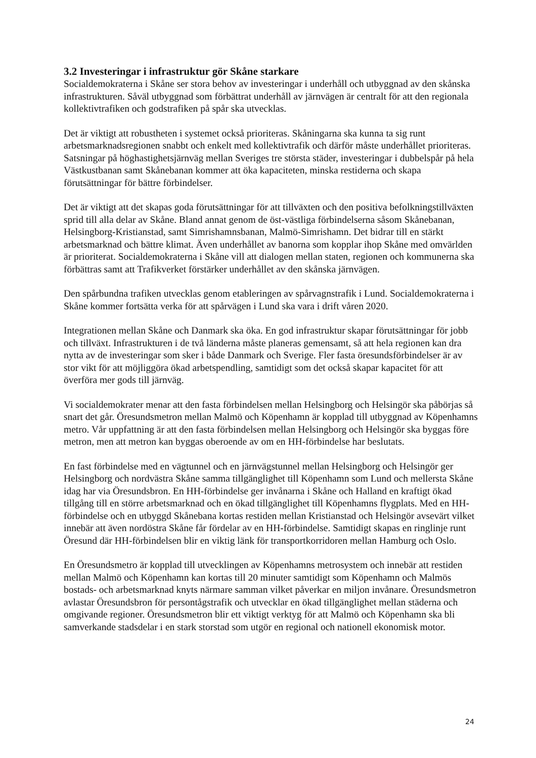3.2 Investeringar i infrastruktur gör Skåne starkare
Socialdemokraterna i Skåne ser stora behov av investeringar i underhåll och utbyggnad av den skånska infrastrukturen. Såväl utbyggnad som förbättrat underhåll av järnvägen är centralt för att den regionala kollektivtrafiken och godstrafiken på spår ska utvecklas.
Det är viktigt att robustheten i systemet också prioriteras. Skåningarna ska kunna ta sig runt arbetsmarknadsregionen snabbt och enkelt med kollektivtrafik och därför måste underhållet prioriteras. Satsningar på höghastighetsjärnväg mellan Sveriges tre största städer, investeringar i dubbelspår på hela Västkustbanan samt Skånebanan kommer att öka kapaciteten, minska restiderna och skapa förutsättningar för bättre förbindelser.
Det är viktigt att det skapas goda förutsättningar för att tillväxten och den positiva befolkningstillväxten sprid till alla delar av Skåne. Bland annat genom de öst-västliga förbindelserna såsom Skånebanan, Helsingborg-Kristianstad, samt Simrishamnsbanan, Malmö-Simrishamn. Det bidrar till en stärkt arbetsmarknad och bättre klimat. Även underhållet av banorna som kopplar ihop Skåne med omvärlden är prioriterat. Socialdemokraterna i Skåne vill att dialogen mellan staten, regionen och kommunerna ska förbättras samt att Trafikverket förstärker underhållet av den skånska järnvägen.
Den spårbundna trafiken utvecklas genom etableringen av spårvagnstrafik i Lund. Socialdemokraterna i Skåne kommer fortsätta verka för att spårvägen i Lund ska vara i drift våren 2020.
Integrationen mellan Skåne och Danmark ska öka. En god infrastruktur skapar förutsättningar för jobb och tillväxt. Infrastrukturen i de två länderna måste planeras gemensamt, så att hela regionen kan dra nytta av de investeringar som sker i både Danmark och Sverige. Fler fasta öresundsförbindelser är av stor vikt för att möjliggöra ökad arbetspendling, samtidigt som det också skapar kapacitet för att överföra mer gods till järnväg.
Vi socialdemokrater menar att den fasta förbindelsen mellan Helsingborg och Helsingör ska påbörjas så snart det går. Öresundsmetron mellan Malmö och Köpenhamn är kopplad till utbyggnad av Köpenhamns metro. Vår uppfattning är att den fasta förbindelsen mellan Helsingborg och Helsingör ska byggas före metron, men att metron kan byggas oberoende av om en HH-förbindelse har beslutats.
En fast förbindelse med en vägtunnel och en järnvägstunnel mellan Helsingborg och Helsingör ger Helsingborg och nordvästra Skåne samma tillgänglighet till Köpenhamn som Lund och mellersta Skåne idag har via Öresundsbron. En HH-förbindelse ger invånarna i Skåne och Halland en kraftigt ökad tillgång till en större arbetsmarknad och en ökad tillgänglighet till Köpenhamns flygplats. Med en HH-förbindelse och en utbyggd Skånebana kortas restiden mellan Kristianstad och Helsingör avsevärt vilket innebär att även nordöstra Skåne får fördelar av en HH-förbindelse. Samtidigt skapas en ringlinje runt Öresund där HH-förbindelsen blir en viktig länk för transportkorridoren mellan Hamburg och Oslo.
En Öresundsmetro är kopplad till utvecklingen av Köpenhamns metrosystem och innebär att restiden mellan Malmö och Köpenhamn kan kortas till 20 minuter samtidigt som Köpenhamn och Malmös bostads- och arbetsmarknad knyts närmare samman vilket påverkar en miljon invånare. Öresundsmetron avlastar Öresundsbron för persontågstrafik och utvecklar en ökad tillgänglighet mellan städerna och omgivande regioner. Öresundsmetron blir ett viktigt verktyg för att Malmö och Köpenhamn ska bli samverkande stadsdelar i en stark storstad som utgör en regional och nationell ekonomisk motor.
24